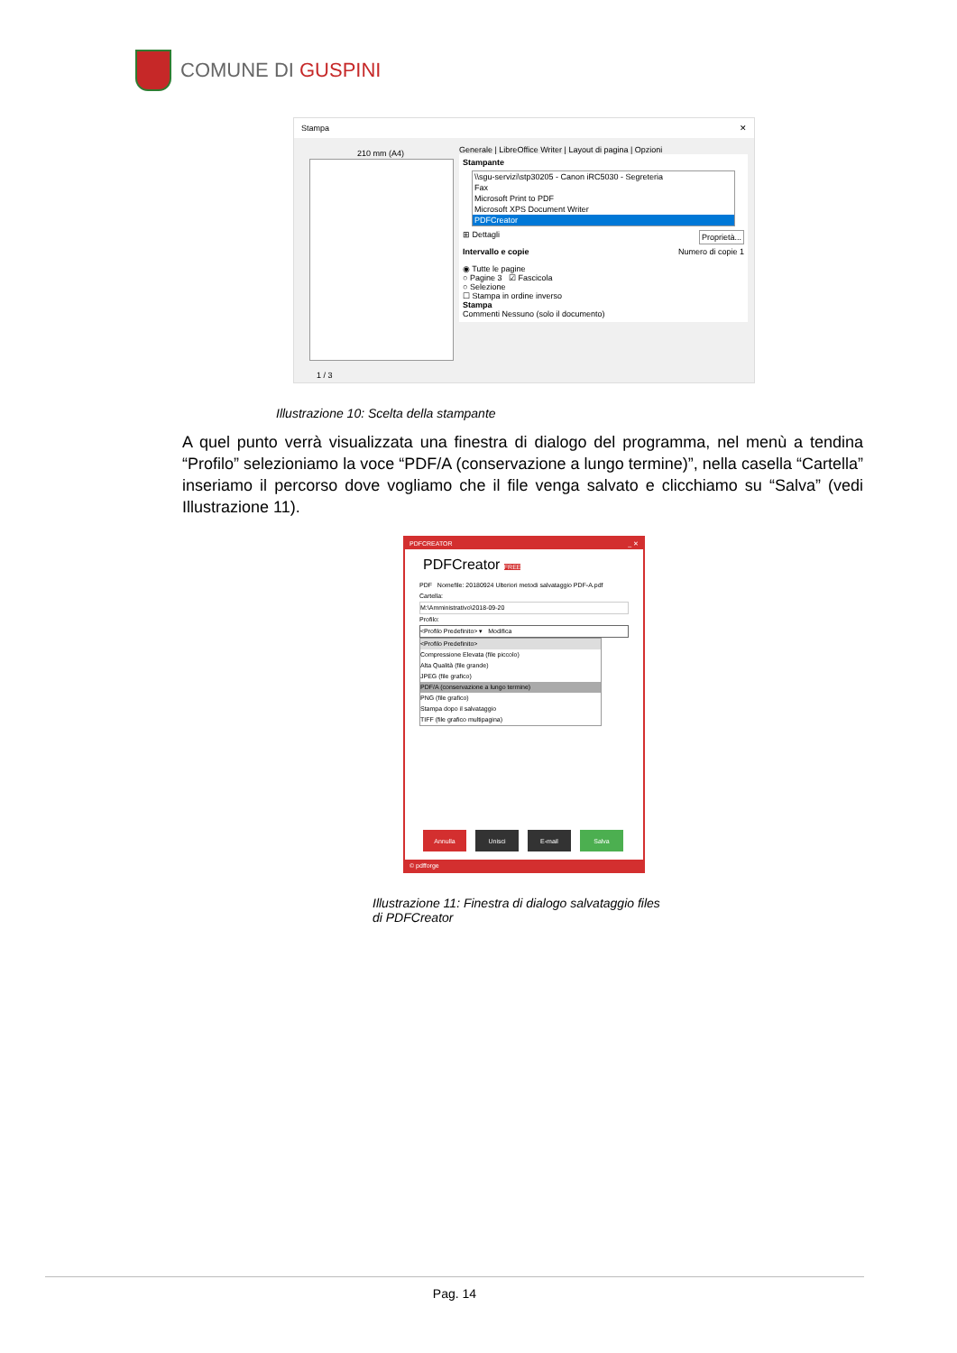COMUNE DI GUSPINI
Stampa ✕
210 mm (A4)
1 / 3
Generale | LibreOffice Writer | Layout di pagina | Opzioni
Stampante
\\sgu-servizi\stp30205 - Canon iRC5030 - Segreteria
Fax
Microsoft Print to PDF
Microsoft XPS Document Writer
PDFCreator
⊞ Dettagli Proprietà...
Intervallo e copie Numero di copie 1
◉ Tutte le pagine
○ Pagine 3 ☑ Fascicola
○ Selezione
☐ Stampa in ordine inverso
Stampa
Commenti Nessuno (solo il documento)
Illustrazione 10: Scelta della stampante
A quel punto verrà visualizzata una finestra di dialogo del programma, nel menù a tendina “Profilo” selezioniamo la voce “PDF/A (conservazione a lungo termine)”, nella casella “Cartella” inseriamo il percorso dove vogliamo che il file venga salvato e clicchiamo su “Salva” (vedi Illustrazione 11).
PDFCREATOR _ ✕
PDFCreator FREE
PDF Nomefile: 20180924 Ulteriori metodi salvataggio PDF-A.pdf
Cartella:
M:\Amministrativo\2018-09-20
Profilo:
<Profilo Predefinito> ▾ Modifica
<Profilo Predefinito>
Compressione Elevata (file piccolo)
Alta Qualità (file grande)
JPEG (file grafico)
PDF/A (conservazione a lungo termine)
PNG (file grafico)
Stampa dopo il salvataggio
TIFF (file grafico multipagina)
Annulla Unisci E-mail Salva
© pdfforge
Illustrazione 11: Finestra di dialogo salvataggio files
di PDFCreator
Pag. 14